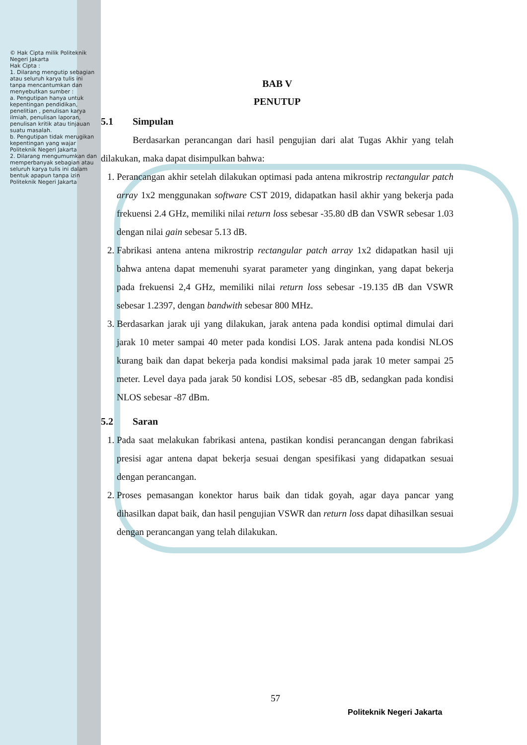© Hak Cipta milik Politeknik Negeri Jakarta
Hak Cipta :
1. Dilarang mengutip sebagian atau seluruh karya tulis ini tanpa mencantumkan dan menyebutkan sumber :
a. Pengutipan hanya untuk kepentingan pendidikan, penelitian , penulisan karya ilmiah, penulisan laporan, penulisan kritik atau tinjauan suatu masalah.
b. Pengutipan tidak merugikan kepentingan yang wajar Politeknik Negeri Jakarta
2. Dilarang mengumumkan dan memperbanyak sebagian atau seluruh karya tulis ini dalam bentuk apapun tanpa izin Politeknik Negeri Jakarta
BAB V
PENUTUP
5.1 Simpulan
Berdasarkan perancangan dari hasil pengujian dari alat Tugas Akhir yang telah dilakukan, maka dapat disimpulkan bahwa:
1. Perancangan akhir setelah dilakukan optimasi pada antena mikrostrip rectangular patch array 1x2 menggunakan software CST 2019, didapatkan hasil akhir yang bekerja pada frekuensi 2.4 GHz, memiliki nilai return loss sebesar -35.80 dB dan VSWR sebesar 1.03 dengan nilai gain sebesar 5.13 dB.
2. Fabrikasi antena antena mikrostrip rectangular patch array 1x2 didapatkan hasil uji bahwa antena dapat memenuhi syarat parameter yang dinginkan, yang dapat bekerja pada frekuensi 2,4 GHz, memiliki nilai return loss sebesar -19.135 dB dan VSWR sebesar 1.2397, dengan bandwith sebesar 800 MHz.
3. Berdasarkan jarak uji yang dilakukan, jarak antena pada kondisi optimal dimulai dari jarak 10 meter sampai 40 meter pada kondisi LOS. Jarak antena pada kondisi NLOS kurang baik dan dapat bekerja pada kondisi maksimal pada jarak 10 meter sampai 25 meter. Level daya pada jarak 50 kondisi LOS, sebesar -85 dB, sedangkan pada kondisi NLOS sebesar -87 dBm.
5.2 Saran
1. Pada saat melakukan fabrikasi antena, pastikan kondisi perancangan dengan fabrikasi presisi agar antena dapat bekerja sesuai dengan spesifikasi yang didapatkan sesuai dengan perancangan.
2. Proses pemasangan konektor harus baik dan tidak goyah, agar daya pancar yang dihasilkan dapat baik, dan hasil pengujian VSWR dan return loss dapat dihasilkan sesuai dengan perancangan yang telah dilakukan.
57
Politeknik Negeri Jakarta